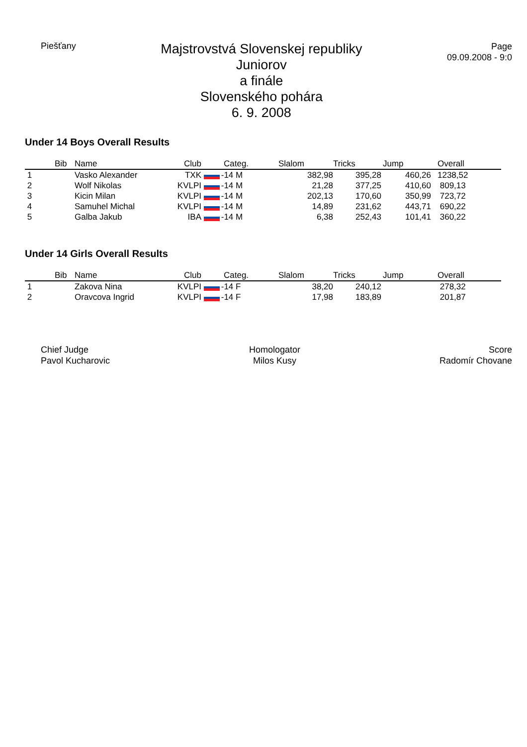Piešťany
Majstrovstvá Slovenskej republiky
Juniorov
a finále
Slovenského pohára
6. 9. 2008
Page
09.09.2008 - 9:0
Under 14 Boys Overall Results
| | Bib | Name | Club | Categ. | Slalom | Tricks | Jump | Overall |
| --- | --- | --- | --- | --- | --- | --- | --- | --- |
| 1 | | Vasko Alexander | TXK | -14 M | 382,98 | 395,28 | 460,26 | 1238,52 |
| 2 | | Wolf Nikolas | KVLPI | -14 M | 21,28 | 377,25 | 410,60 | 809,13 |
| 3 | | Kicin Milan | KVLPI | -14 M | 202,13 | 170,60 | 350,99 | 723,72 |
| 4 | | Samuhel Michal | KVLPI | -14 M | 14,89 | 231,62 | 443,71 | 690,22 |
| 5 | | Galba Jakub | IBA | -14 M | 6,38 | 252,43 | 101,41 | 360,22 |
Under 14 Girls Overall Results
| | Bib | Name | Club | Categ. | Slalom | Tricks | Jump | Overall |
| --- | --- | --- | --- | --- | --- | --- | --- | --- |
| 1 | | Zakova Nina | KVLPI | -14 F | 38,20 | 240,12 | | 278,32 |
| 2 | | Oravcova Ingrid | KVLPI | -14 F | 17,98 | 183,89 | | 201,87 |
Chief Judge
Pavol Kucharovic
Homologator
Milos Kusy
Score
Radomír Chovane